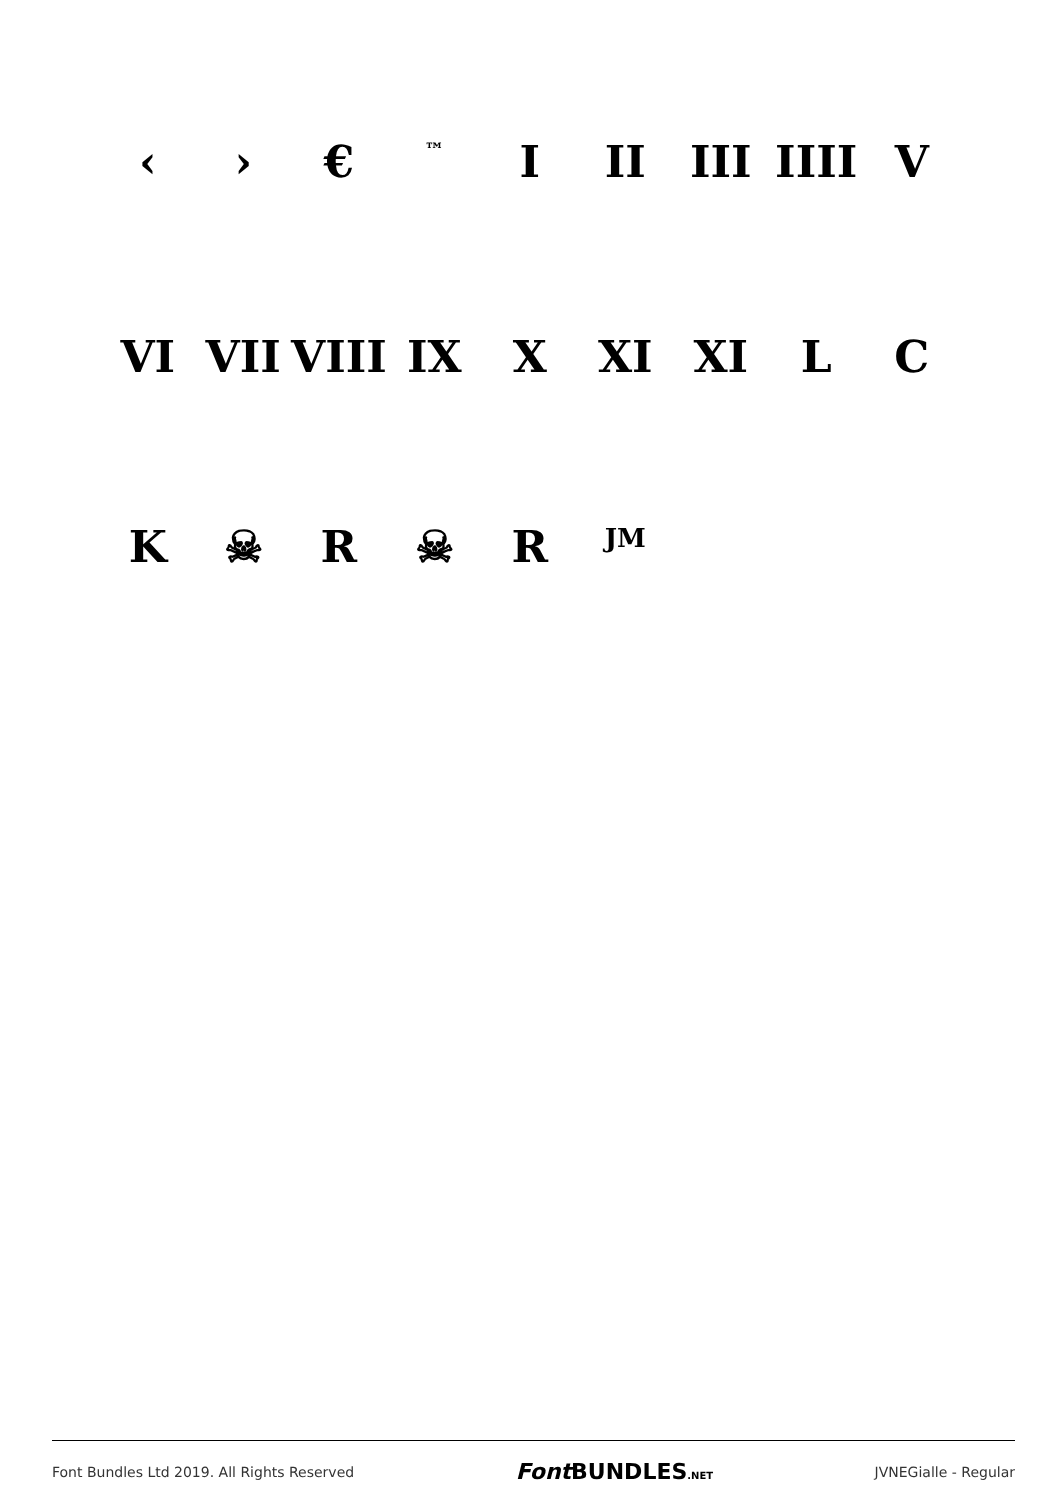‹ › € ™ I II III IIII V
VI VII VIII IX X XI XI L C
K ☠ R ☠ R JM
Font Bundles Ltd 2019. All Rights Reserved Font BUNDLES.NET JVNEGialle - Regular